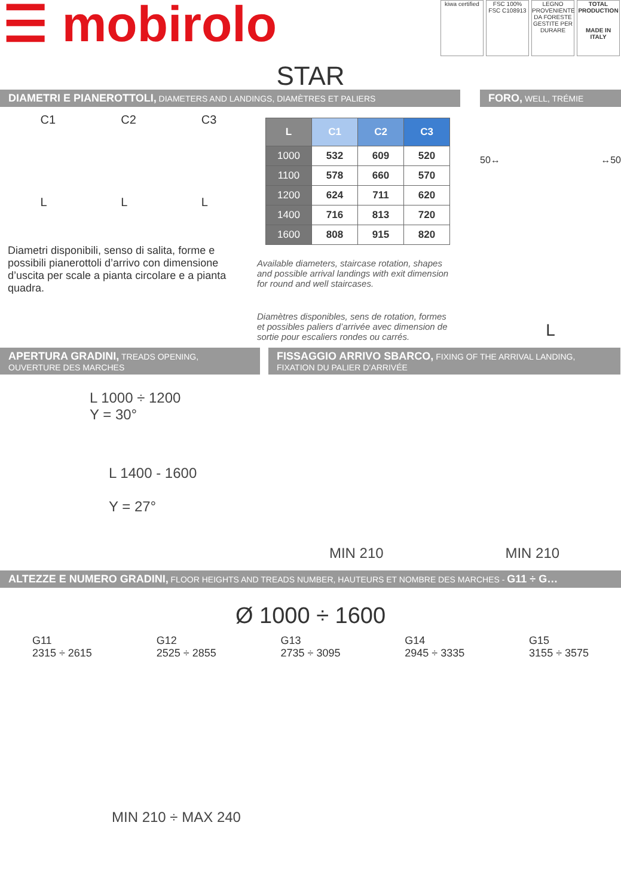☰ mobirolo
kiwa certified
FSC 100% FSC C108913
LEGNO PROVENIENTE DA FORESTE GESTITE PER DURARE
TOTAL PRODUCTION
MADE IN ITALY
STAR
DIAMETRI E PIANEROTTOLI, DIAMETERS AND LANDINGS, DIAMÈTRES ET PALIERS
C1
L C2
L C3
L
Diametri disponibili, senso di salita, forme e possibili pianerottoli d’arrivo con dimensione d’uscita per scale a pianta circolare e a pianta quadra.
| L | C1 | C2 | C3 |
| --- | --- | --- | --- |
| 1000 | 532 | 609 | 520 |
| 1100 | 578 | 660 | 570 |
| 1200 | 624 | 711 | 620 |
| 1400 | 716 | 813 | 720 |
| 1600 | 808 | 915 | 820 |
Available diameters, staircase rotation, shapes and possible arrival landings with exit dimension for round and well staircases.
Diamètres disponibles, sens de rotation, formes et possibles paliers d’arrivée avec dimension de sortie pour escaliers rondes ou carrés.
FORO, WELL, TRÉMIE
50↔ ↔50
L
APERTURA GRADINI, TREADS OPENING, OUVERTURE DES MARCHES
L 1000 ÷ 1200
Y = 30°
L 1400 - 1600
Y = 27°
FISSAGGIO ARRIVO SBARCO, FIXING OF THE ARRIVAL LANDING, FIXATION DU PALIER D’ARRIVÉE
MIN 210 MIN 210
ALTEZZE E NUMERO GRADINI, FLOOR HEIGHTS AND TREADS NUMBER, HAUTEURS ET NOMBRE DES MARCHES - G11 ÷ G…
Ø 1000 ÷ 1600
G11
2315 ÷ 2615 G12
2525 ÷ 2855 G13
2735 ÷ 3095 G14
2945 ÷ 3335 G15
3155 ÷ 3575
MIN 210 ÷ MAX 240